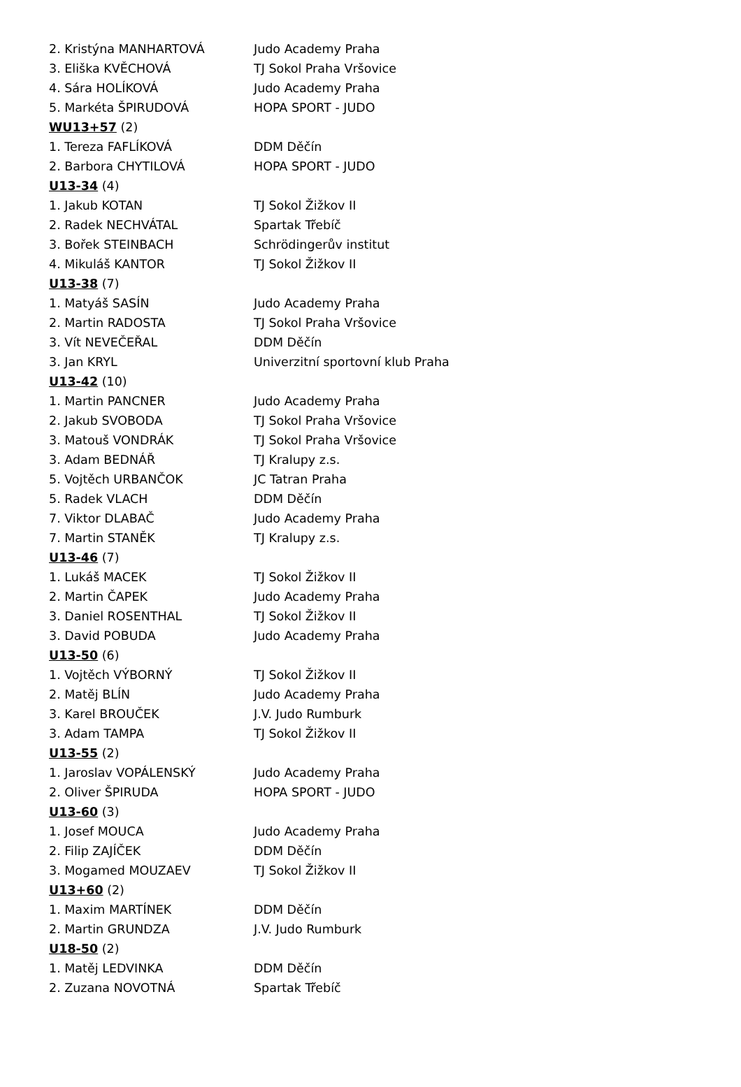| 2. Kristýna MANHARTOVÁ | Judo Academy Praha |
| 3. Eliška KVĚCHOVÁ | TJ Sokol Praha Vršovice |
| 4. Sára HOLÍKOVÁ | Judo Academy Praha |
| 5. Markéta ŠPIRUDOVÁ | HOPA SPORT - JUDO |
| WU13+57 (2) | |
| 1. Tereza FAFLÍKOVÁ | DDM Děčín |
| 2. Barbora CHYTILOVÁ | HOPA SPORT - JUDO |
| U13-34 (4) | |
| 1. Jakub KOTAN | TJ Sokol Žižkov II |
| 2. Radek NECHVÁTAL | Spartak Třebíč |
| 3. Bořek STEINBACH | Schrödingerův institut |
| 4. Mikuláš KANTOR | TJ Sokol Žižkov II |
| U13-38 (7) | |
| 1. Matyáš SASÍN | Judo Academy Praha |
| 2. Martin RADOSTA | TJ Sokol Praha Vršovice |
| 3. Vít NEVEČEŘAL | DDM Děčín |
| 3. Jan KRYL | Univerzitní sportovní klub Praha |
| U13-42 (10) | |
| 1. Martin PANCNER | Judo Academy Praha |
| 2. Jakub SVOBODA | TJ Sokol Praha Vršovice |
| 3. Matouš VONDRÁK | TJ Sokol Praha Vršovice |
| 3. Adam BEDNÁŘ | TJ Kralupy z.s. |
| 5. Vojtěch URBANČOK | JC Tatran Praha |
| 5. Radek VLACH | DDM Děčín |
| 7. Viktor DLABAČ | Judo Academy Praha |
| 7. Martin STANĚK | TJ Kralupy z.s. |
| U13-46 (7) | |
| 1. Lukáš MACEK | TJ Sokol Žižkov II |
| 2. Martin ČAPEK | Judo Academy Praha |
| 3. Daniel ROSENTHAL | TJ Sokol Žižkov II |
| 3. David POBUDA | Judo Academy Praha |
| U13-50 (6) | |
| 1. Vojtěch VÝBORNÝ | TJ Sokol Žižkov II |
| 2. Matěj BLÍN | Judo Academy Praha |
| 3. Karel BROUČEK | J.V. Judo Rumburk |
| 3. Adam TAMPA | TJ Sokol Žižkov II |
| U13-55 (2) | |
| 1. Jaroslav VOPÁLENSKÝ | Judo Academy Praha |
| 2. Oliver ŠPIRUDA | HOPA SPORT - JUDO |
| U13-60 (3) | |
| 1. Josef MOUCA | Judo Academy Praha |
| 2. Filip ZAJÍČEK | DDM Děčín |
| 3. Mogamed MOUZAEV | TJ Sokol Žižkov II |
| U13+60 (2) | |
| 1. Maxim MARTÍNEK | DDM Děčín |
| 2. Martin GRUNDZA | J.V. Judo Rumburk |
| U18-50 (2) | |
| 1. Matěj LEDVINKA | DDM Děčín |
| 2. Zuzana NOVOTNÁ | Spartak Třebíč |